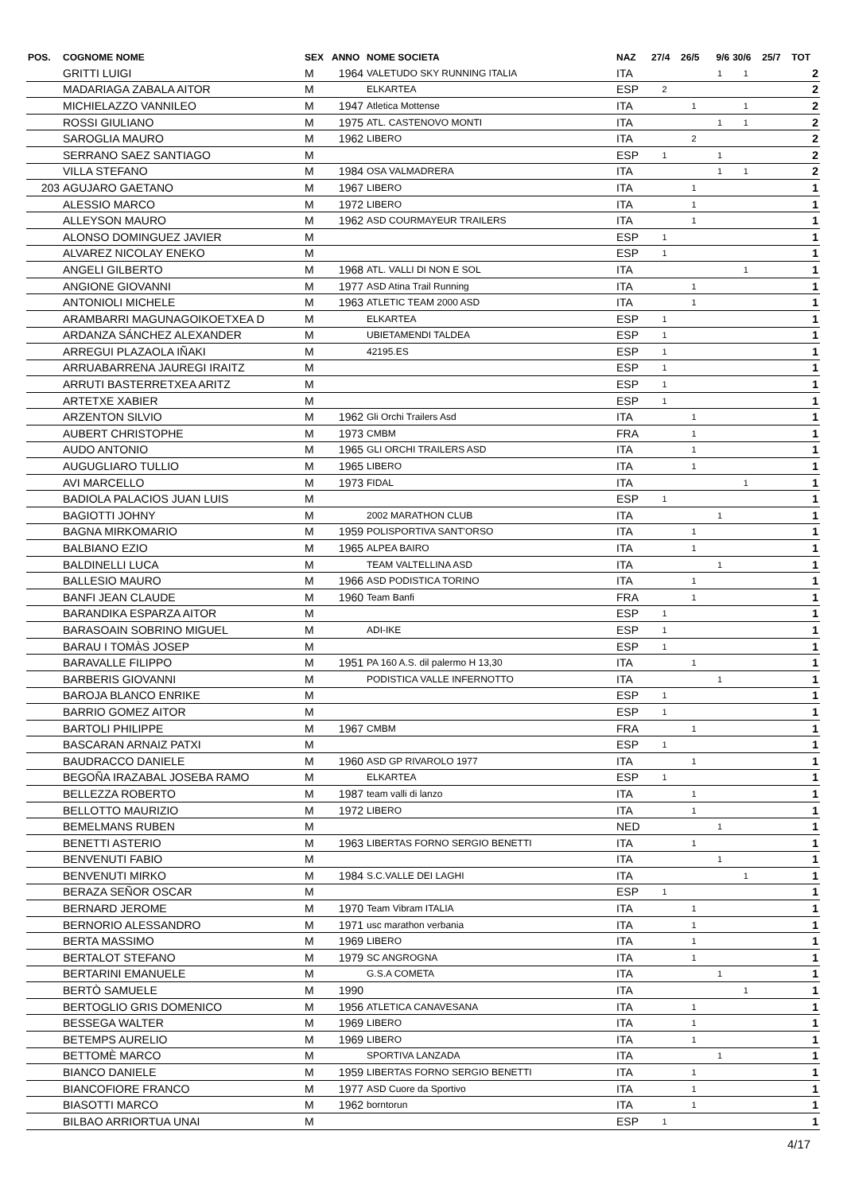| POS. | COGNOME NOME | SEX | ANNO | NOME SOCIETA | NAZ | 27/4 | 26/5 | 9/6 | 30/6 | 25/7 | TOT |
| --- | --- | --- | --- | --- | --- | --- | --- | --- | --- | --- | --- |
| | GRITTI LUIGI | M | 1964 | VALETUDO SKY RUNNING ITALIA | ITA | | | 1 | 1 | | 2 |
| | MADARIAGA ZABALA AITOR | M | | ELKARTEA | ESP | 2 | | | | | 2 |
| | MICHIELAZZO VANNILEO | M | 1947 | Atletica Mottense | ITA | | 1 | | 1 | | 2 |
| | ROSSI GIULIANO | M | 1975 | ATL. CASTENOVO MONTI | ITA | | | 1 | 1 | | 2 |
| | SAROGLIA MAURO | M | 1962 | LIBERO | ITA | | 2 | | | | 2 |
| | SERRANO SAEZ SANTIAGO | M | | | ESP | 1 | | 1 | | | 2 |
| | VILLA STEFANO | M | 1984 | OSA VALMADRERA | ITA | | | 1 | 1 | | 2 |
| 203 | AGUJARO GAETANO | M | 1967 | LIBERO | ITA | | 1 | | | | 1 |
| | ALESSIO MARCO | M | 1972 | LIBERO | ITA | | 1 | | | | 1 |
| | ALLEYSON MAURO | M | 1962 | ASD COURMAYEUR TRAILERS | ITA | | 1 | | | | 1 |
| | ALONSO DOMINGUEZ JAVIER | M | | | ESP | 1 | | | | | 1 |
| | ALVAREZ NICOLAY ENEKO | M | | | ESP | 1 | | | | | 1 |
| | ANGELI GILBERTO | M | 1968 | ATL. VALLI DI NON E SOL | ITA | | | | 1 | | 1 |
| | ANGIONE GIOVANNI | M | 1977 | ASD Atina Trail Running | ITA | | 1 | | | | 1 |
| | ANTONIOLI MICHELE | M | 1963 | ATLETIC TEAM 2000 ASD | ITA | | 1 | | | | 1 |
| | ARAMBARRI MAGUNAGOIKOETXEA D | M | | ELKARTEA | ESP | 1 | | | | | 1 |
| | ARDANZA SÁNCHEZ ALEXANDER | M | | UBIETAMENDI TALDEA | ESP | 1 | | | | | 1 |
| | ARREGUI PLAZAOLA IÑAKI | M | | 42195.ES | ESP | 1 | | | | | 1 |
| | ARRUABARRENA JAUREGI IRAITZ | M | | | ESP | 1 | | | | | 1 |
| | ARRUTI BASTERRETXEA ARITZ | M | | | ESP | 1 | | | | | 1 |
| | ARTETXE XABIER | M | | | ESP | 1 | | | | | 1 |
| | ARZENTON SILVIO | M | 1962 | Gli Orchi Trailers Asd | ITA | | 1 | | | | 1 |
| | AUBERT CHRISTOPHE | M | 1973 | CMBM | FRA | | 1 | | | | 1 |
| | AUDO ANTONIO | M | 1965 | GLI ORCHI TRAILERS ASD | ITA | | 1 | | | | 1 |
| | AUGUGLIARO TULLIO | M | 1965 | LIBERO | ITA | | 1 | | | | 1 |
| | AVI MARCELLO | M | 1973 | FIDAL | ITA | | | | 1 | | 1 |
| | BADIOLA PALACIOS JUAN LUIS | M | | | ESP | 1 | | | | | 1 |
| | BAGIOTTI JOHNY | M | | 2002 MARATHON CLUB | ITA | | | 1 | | | 1 |
| | BAGNA MIRKOMARIO | M | 1959 | POLISPORTIVA SANT'ORSO | ITA | | 1 | | | | 1 |
| | BALBIANO EZIO | M | 1965 | ALPEA BAIRO | ITA | | 1 | | | | 1 |
| | BALDINELLI LUCA | M | | TEAM VALTELLINA ASD | ITA | | | 1 | | | 1 |
| | BALLESIO MAURO | M | 1966 | ASD PODISTICA TORINO | ITA | | 1 | | | | 1 |
| | BANFI JEAN CLAUDE | M | 1960 | Team Banfi | FRA | | 1 | | | | 1 |
| | BARANDIKA ESPARZA AITOR | M | | | ESP | 1 | | | | | 1 |
| | BARASOAIN SOBRINO MIGUEL | M | | ADI-IKE | ESP | 1 | | | | | 1 |
| | BARAU I TOMÀS JOSEP | M | | | ESP | 1 | | | | | 1 |
| | BARAVALLE FILIPPO | M | 1951 | PA 160 A.S. dil palermo H 13,30 | ITA | | 1 | | | | 1 |
| | BARBERIS GIOVANNI | M | | PODISTICA VALLE INFERNOTTO | ITA | | | 1 | | | 1 |
| | BAROJA BLANCO ENRIKE | M | | | ESP | 1 | | | | | 1 |
| | BARRIO GOMEZ AITOR | M | | | ESP | 1 | | | | | 1 |
| | BARTOLI PHILIPPE | M | 1967 | CMBM | FRA | | 1 | | | | 1 |
| | BASCARAN ARNAIZ PATXI | M | | | ESP | 1 | | | | | 1 |
| | BAUDRACCO DANIELE | M | 1960 | ASD GP RIVAROLO 1977 | ITA | | 1 | | | | 1 |
| | BEGOÑA IRAZABAL JOSEBA RAMO | M | | ELKARTEA | ESP | 1 | | | | | 1 |
| | BELLEZZA ROBERTO | M | 1987 | team valli di lanzo | ITA | | 1 | | | | 1 |
| | BELLOTTO MAURIZIO | M | 1972 | LIBERO | ITA | | 1 | | | | 1 |
| | BEMELMANS RUBEN | M | | | NED | | | 1 | | | 1 |
| | BENETTI ASTERIO | M | 1963 | LIBERTAS FORNO SERGIO BENETTI | ITA | | 1 | | | | 1 |
| | BENVENUTI FABIO | M | | | ITA | | | 1 | | | 1 |
| | BENVENUTI MIRKO | M | 1984 | S.C.VALLE DEI LAGHI | ITA | | | | 1 | | 1 |
| | BERAZA SEÑOR OSCAR | M | | | ESP | 1 | | | | | 1 |
| | BERNARD JEROME | M | 1970 | Team Vibram ITALIA | ITA | | 1 | | | | 1 |
| | BERNORIO ALESSANDRO | M | 1971 | usc marathon verbania | ITA | | 1 | | | | 1 |
| | BERTA MASSIMO | M | 1969 | LIBERO | ITA | | 1 | | | | 1 |
| | BERTALOT STEFANO | M | 1979 | SC ANGROGNA | ITA | | 1 | | | | 1 |
| | BERTARINI EMANUELE | M | | G.S.A COMETA | ITA | | | 1 | | | 1 |
| | BERTÒ SAMUELE | M | 1990 | | ITA | | | | 1 | | 1 |
| | BERTOGLIO GRIS DOMENICO | M | 1956 | ATLETICA CANAVESANA | ITA | | 1 | | | | 1 |
| | BESSEGA WALTER | M | 1969 | LIBERO | ITA | | 1 | | | | 1 |
| | BETEMPS AURELIO | M | 1969 | LIBERO | ITA | | 1 | | | | 1 |
| | BETTOMÈ MARCO | M | | SPORTIVA LANZADA | ITA | | | 1 | | | 1 |
| | BIANCO DANIELE | M | 1959 | LIBERTAS FORNO SERGIO BENETTI | ITA | | 1 | | | | 1 |
| | BIANCOFIORE FRANCO | M | 1977 | ASD Cuore da Sportivo | ITA | | 1 | | | | 1 |
| | BIASOTTI MARCO | M | 1962 | borntorun | ITA | | 1 | | | | 1 |
| | BILBAO ARRIORTUA UNAI | M | | | ESP | 1 | | | | | 1 |
4/17